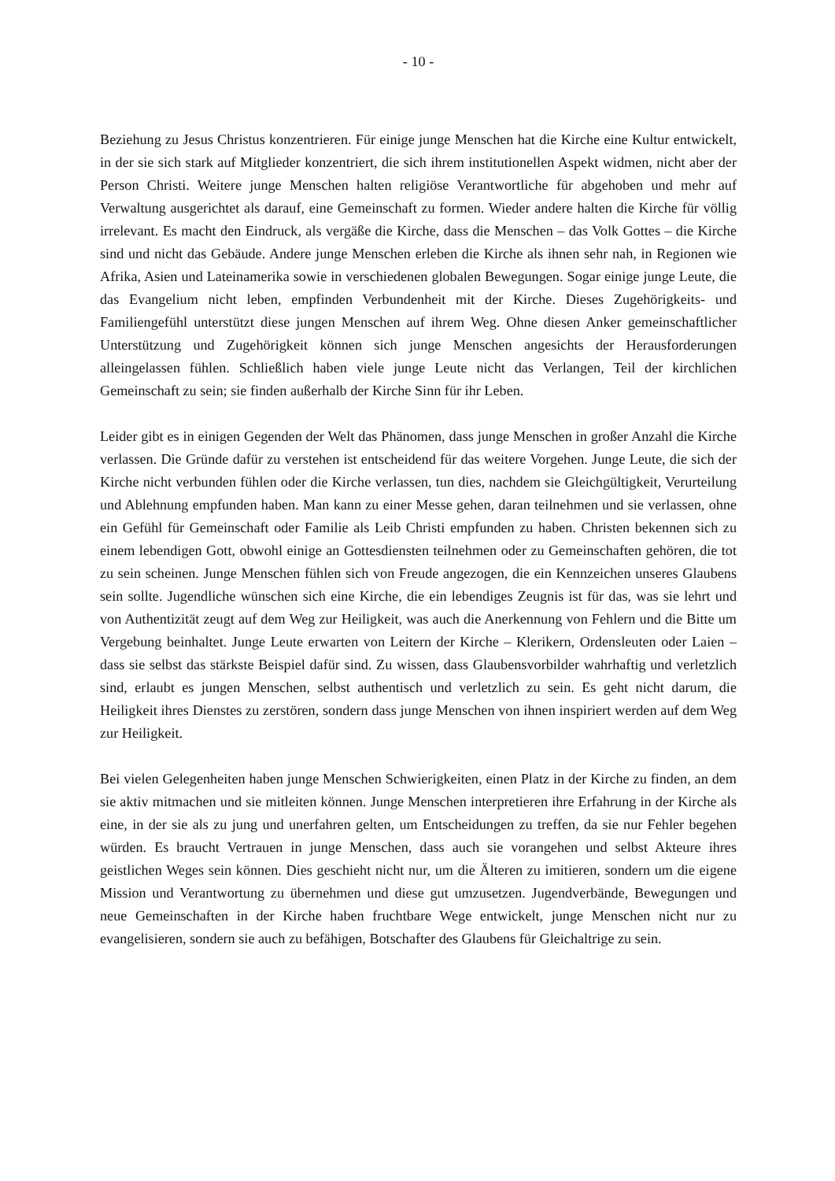- 10 -
Beziehung zu Jesus Christus konzentrieren. Für einige junge Menschen hat die Kirche eine Kultur entwickelt, in der sie sich stark auf Mitglieder konzentriert, die sich ihrem institutionellen Aspekt widmen, nicht aber der Person Christi. Weitere junge Menschen halten religiöse Verantwortliche für abgehoben und mehr auf Verwaltung ausgerichtet als darauf, eine Gemeinschaft zu formen. Wieder andere halten die Kirche für völlig irrelevant. Es macht den Eindruck, als vergäße die Kirche, dass die Menschen – das Volk Gottes – die Kirche sind und nicht das Gebäude. Andere junge Menschen erleben die Kirche als ihnen sehr nah, in Regionen wie Afrika, Asien und Lateinamerika sowie in verschiedenen globalen Bewegungen. Sogar einige junge Leute, die das Evangelium nicht leben, empfinden Verbundenheit mit der Kirche. Dieses Zugehörigkeits- und Familiengefühl unterstützt diese jungen Menschen auf ihrem Weg. Ohne diesen Anker gemeinschaftlicher Unterstützung und Zugehörigkeit können sich junge Menschen angesichts der Herausforderungen alleingelassen fühlen. Schließlich haben viele junge Leute nicht das Verlangen, Teil der kirchlichen Gemeinschaft zu sein; sie finden außerhalb der Kirche Sinn für ihr Leben.
Leider gibt es in einigen Gegenden der Welt das Phänomen, dass junge Menschen in großer Anzahl die Kirche verlassen. Die Gründe dafür zu verstehen ist entscheidend für das weitere Vorgehen. Junge Leute, die sich der Kirche nicht verbunden fühlen oder die Kirche verlassen, tun dies, nachdem sie Gleichgültigkeit, Verurteilung und Ablehnung empfunden haben. Man kann zu einer Messe gehen, daran teilnehmen und sie verlassen, ohne ein Gefühl für Gemeinschaft oder Familie als Leib Christi empfunden zu haben. Christen bekennen sich zu einem lebendigen Gott, obwohl einige an Gottesdiensten teilnehmen oder zu Gemeinschaften gehören, die tot zu sein scheinen. Junge Menschen fühlen sich von Freude angezogen, die ein Kennzeichen unseres Glaubens sein sollte. Jugendliche wünschen sich eine Kirche, die ein lebendiges Zeugnis ist für das, was sie lehrt und von Authentizität zeugt auf dem Weg zur Heiligkeit, was auch die Anerkennung von Fehlern und die Bitte um Vergebung beinhaltet. Junge Leute erwarten von Leitern der Kirche – Klerikern, Ordensleuten oder Laien – dass sie selbst das stärkste Beispiel dafür sind. Zu wissen, dass Glaubensvorbilder wahrhaftig und verletzlich sind, erlaubt es jungen Menschen, selbst authentisch und verletzlich zu sein. Es geht nicht darum, die Heiligkeit ihres Dienstes zu zerstören, sondern dass junge Menschen von ihnen inspiriert werden auf dem Weg zur Heiligkeit.
Bei vielen Gelegenheiten haben junge Menschen Schwierigkeiten, einen Platz in der Kirche zu finden, an dem sie aktiv mitmachen und sie mitleiten können. Junge Menschen interpretieren ihre Erfahrung in der Kirche als eine, in der sie als zu jung und unerfahren gelten, um Entscheidungen zu treffen, da sie nur Fehler begehen würden. Es braucht Vertrauen in junge Menschen, dass auch sie vorangehen und selbst Akteure ihres geistlichen Weges sein können. Dies geschieht nicht nur, um die Älteren zu imitieren, sondern um die eigene Mission und Verantwortung zu übernehmen und diese gut umzusetzen. Jugendverbände, Bewegungen und neue Gemeinschaften in der Kirche haben fruchtbare Wege entwickelt, junge Menschen nicht nur zu evangelisieren, sondern sie auch zu befähigen, Botschafter des Glaubens für Gleichaltrige zu sein.